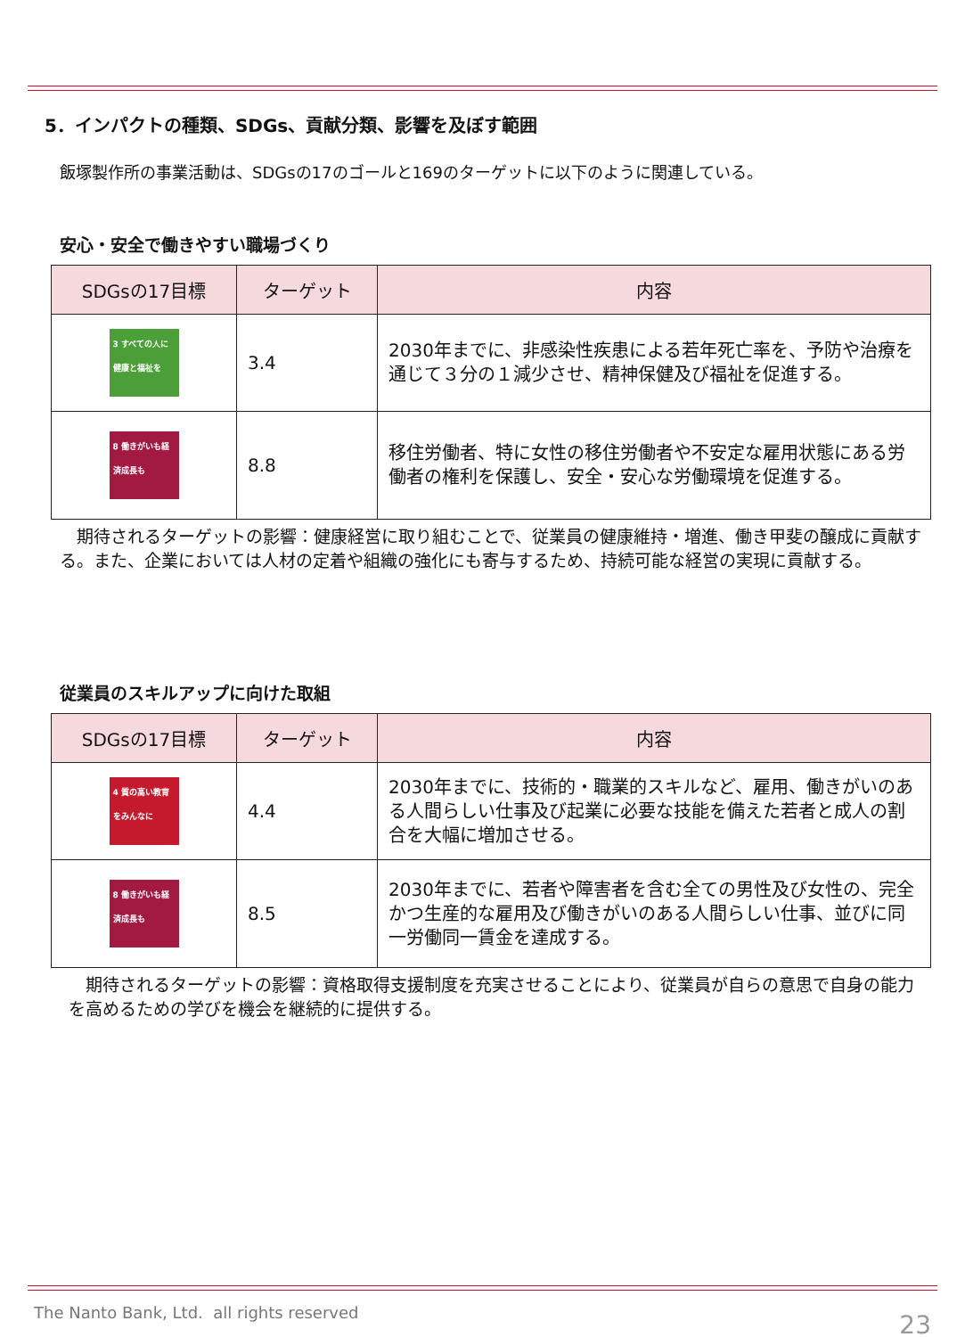5．インパクトの種類、SDGs、貢献分類、影響を及ぼす範囲
飯塚製作所の事業活動は、SDGsの17のゴールと169のターゲットに以下のように関連している。
安心・安全で働きやすい職場づくり
| SDGsの17目標 | ターゲット | 内容 |
| --- | --- | --- |
| 3 すべての人に健康と福祉を | 3.4 | 2030年までに、非感染性疾患による若年死亡率を、予防や治療を通じて３分の１減少させ、精神保健及び福祉を促進する。 |
| 8 働きがいも経済成長も | 8.8 | 移住労働者、特に女性の移住労働者や不安定な雇用状態にある労働者の権利を保護し、安全・安心な労働環境を促進する。 |
　期待されるターゲットの影響：健康経営に取り組むことで、従業員の健康維持・増進、働き甲斐の醸成に貢献する。また、企業においては人材の定着や組織の強化にも寄与するため、持続可能な経営の実現に貢献する。
従業員のスキルアップに向けた取組
| SDGsの17目標 | ターゲット | 内容 |
| --- | --- | --- |
| 4 質の高い教育をみんなに | 4.4 | 2030年までに、技術的・職業的スキルなど、雇用、働きがいのある人間らしい仕事及び起業に必要な技能を備えた若者と成人の割合を大幅に増加させる。 |
| 8 働きがいも経済成長も | 8.5 | 2030年までに、若者や障害者を含む全ての男性及び女性の、完全かつ生産的な雇用及び働きがいのある人間らしい仕事、並びに同一労働同一賃金を達成する。 |
　期待されるターゲットの影響：資格取得支援制度を充実させることにより、従業員が自らの意思で自身の能力を高めるための学びを機会を継続的に提供する。
The Nanto Bank, Ltd. all rights reserved
23